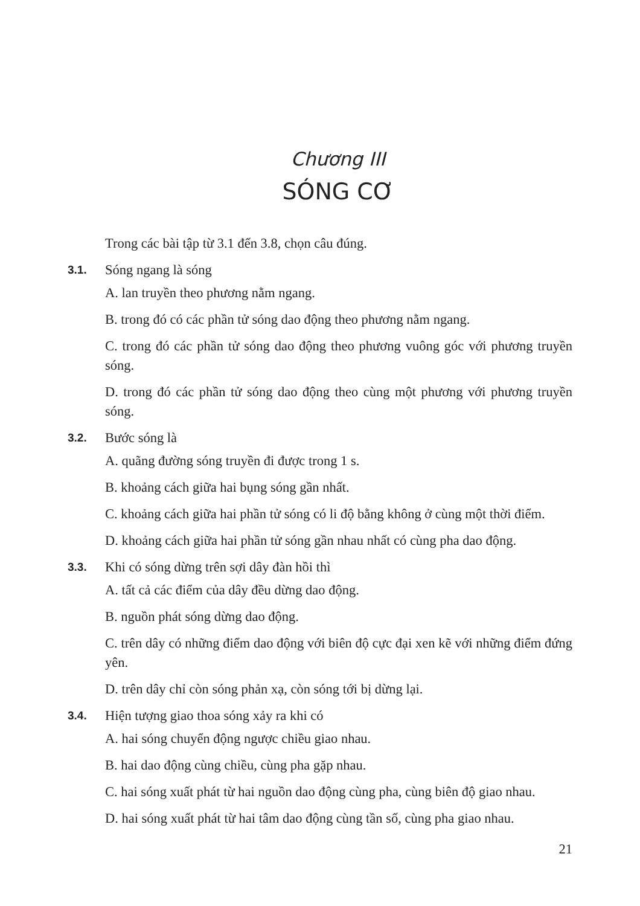Chương III
SÓNG CƠ
Trong các bài tập từ 3.1 đến 3.8, chọn câu đúng.
3.1.
Sóng ngang là sóng
A. lan truyền theo phương nằm ngang.
B. trong đó có các phần tử sóng dao động theo phương nằm ngang.
C. trong đó các phần tử sóng dao động theo phương vuông góc với phương truyền sóng.
D. trong đó các phần tử sóng dao động theo cùng một phương với phương truyền sóng.
3.2.
Bước sóng là
A. quãng đường sóng truyền đi được trong 1 s.
B. khoảng cách giữa hai bụng sóng gần nhất.
C. khoảng cách giữa hai phần tử sóng có li độ bằng không ở cùng một thời điểm.
D. khoảng cách giữa hai phần tử sóng gần nhau nhất có cùng pha dao động.
3.3.
Khi có sóng dừng trên sợi dây đàn hồi thì
A. tất cả các điểm của dây đều dừng dao động.
B. nguồn phát sóng dừng dao động.
C. trên dây có những điểm dao động với biên độ cực đại xen kẽ với những điểm đứng yên.
D. trên dây chỉ còn sóng phản xạ, còn sóng tới bị dừng lại.
3.4.
Hiện tượng giao thoa sóng xảy ra khi có
A. hai sóng chuyển động ngược chiều giao nhau.
B. hai dao động cùng chiều, cùng pha gặp nhau.
C. hai sóng xuất phát từ hai nguồn dao động cùng pha, cùng biên độ giao nhau.
D. hai sóng xuất phát từ hai tâm dao động cùng tần số, cùng pha giao nhau.
21